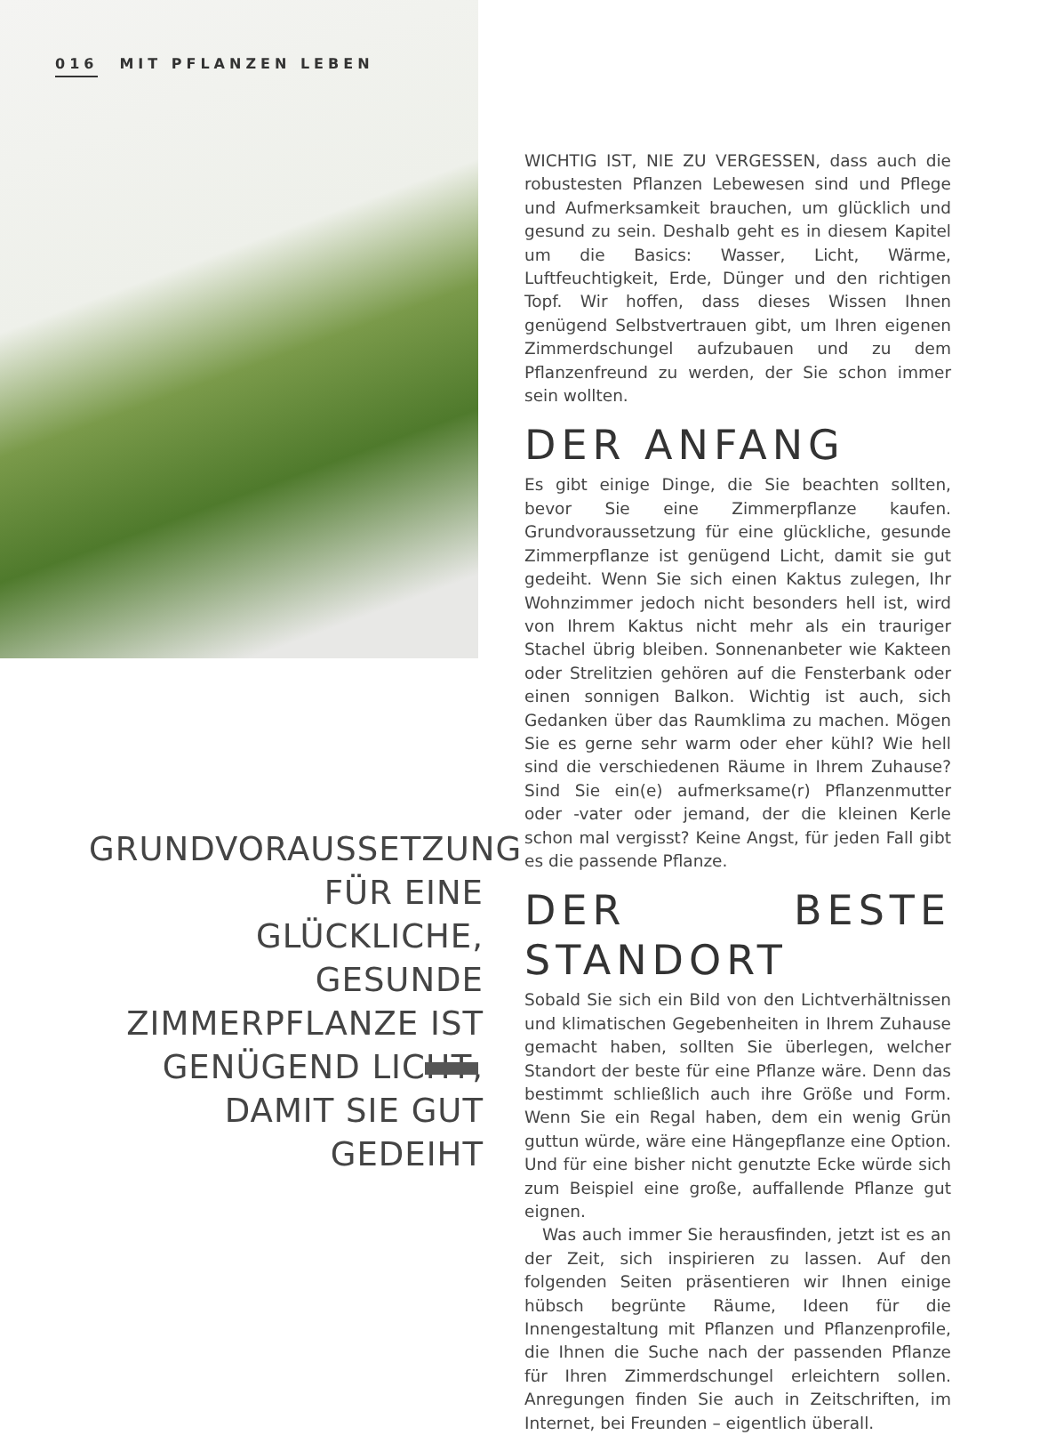016 MIT PFLANZEN LEBEN
GRUNDVORAUSSETZUNG FÜR EINE GLÜCKLICHE, GESUNDE ZIMMERPFLANZE IST GENÜGEND LICHT, DAMIT SIE GUT GEDEIHT
WICHTIG IST, NIE ZU VERGESSEN, dass auch die robustesten Pflanzen Lebewesen sind und Pflege und Aufmerksamkeit brauchen, um glücklich und gesund zu sein. Deshalb geht es in diesem Kapitel um die Basics: Wasser, Licht, Wärme, Luftfeuchtigkeit, Erde, Dünger und den richtigen Topf. Wir hoffen, dass dieses Wissen Ihnen genügend Selbstvertrauen gibt, um Ihren eigenen Zimmerdschungel aufzubauen und zu dem Pflanzenfreund zu werden, der Sie schon immer sein wollten.
DER ANFANG
Es gibt einige Dinge, die Sie beachten sollten, bevor Sie eine Zimmerpflanze kaufen. Grundvoraussetzung für eine glückliche, gesunde Zimmerpflanze ist genügend Licht, damit sie gut gedeiht. Wenn Sie sich einen Kaktus zulegen, Ihr Wohnzimmer jedoch nicht besonders hell ist, wird von Ihrem Kaktus nicht mehr als ein trauriger Stachel übrig bleiben. Sonnenanbeter wie Kakteen oder Strelitzien gehören auf die Fensterbank oder einen sonnigen Balkon. Wichtig ist auch, sich Gedanken über das Raumklima zu machen. Mögen Sie es gerne sehr warm oder eher kühl? Wie hell sind die verschiedenen Räume in Ihrem Zuhause? Sind Sie ein(e) aufmerksame(r) Pflanzenmutter oder -vater oder jemand, der die kleinen Kerle schon mal vergisst? Keine Angst, für jeden Fall gibt es die passende Pflanze.
DER BESTE STANDORT
Sobald Sie sich ein Bild von den Lichtverhältnissen und klimatischen Gegebenheiten in Ihrem Zuhause gemacht haben, sollten Sie überlegen, welcher Standort der beste für eine Pflanze wäre. Denn das bestimmt schließlich auch ihre Größe und Form. Wenn Sie ein Regal haben, dem ein wenig Grün guttun würde, wäre eine Hängepflanze eine Option. Und für eine bisher nicht genutzte Ecke würde sich zum Beispiel eine große, auffallende Pflanze gut eignen.
Was auch immer Sie herausfinden, jetzt ist es an der Zeit, sich inspirieren zu lassen. Auf den folgenden Seiten präsentieren wir Ihnen einige hübsch begrünte Räume, Ideen für die Innengestaltung mit Pflanzen und Pflanzenprofile, die Ihnen die Suche nach der passenden Pflanze für Ihren Zimmerdschungel erleichtern sollen. Anregungen finden Sie auch in Zeitschriften, im Internet, bei Freunden – eigentlich überall.